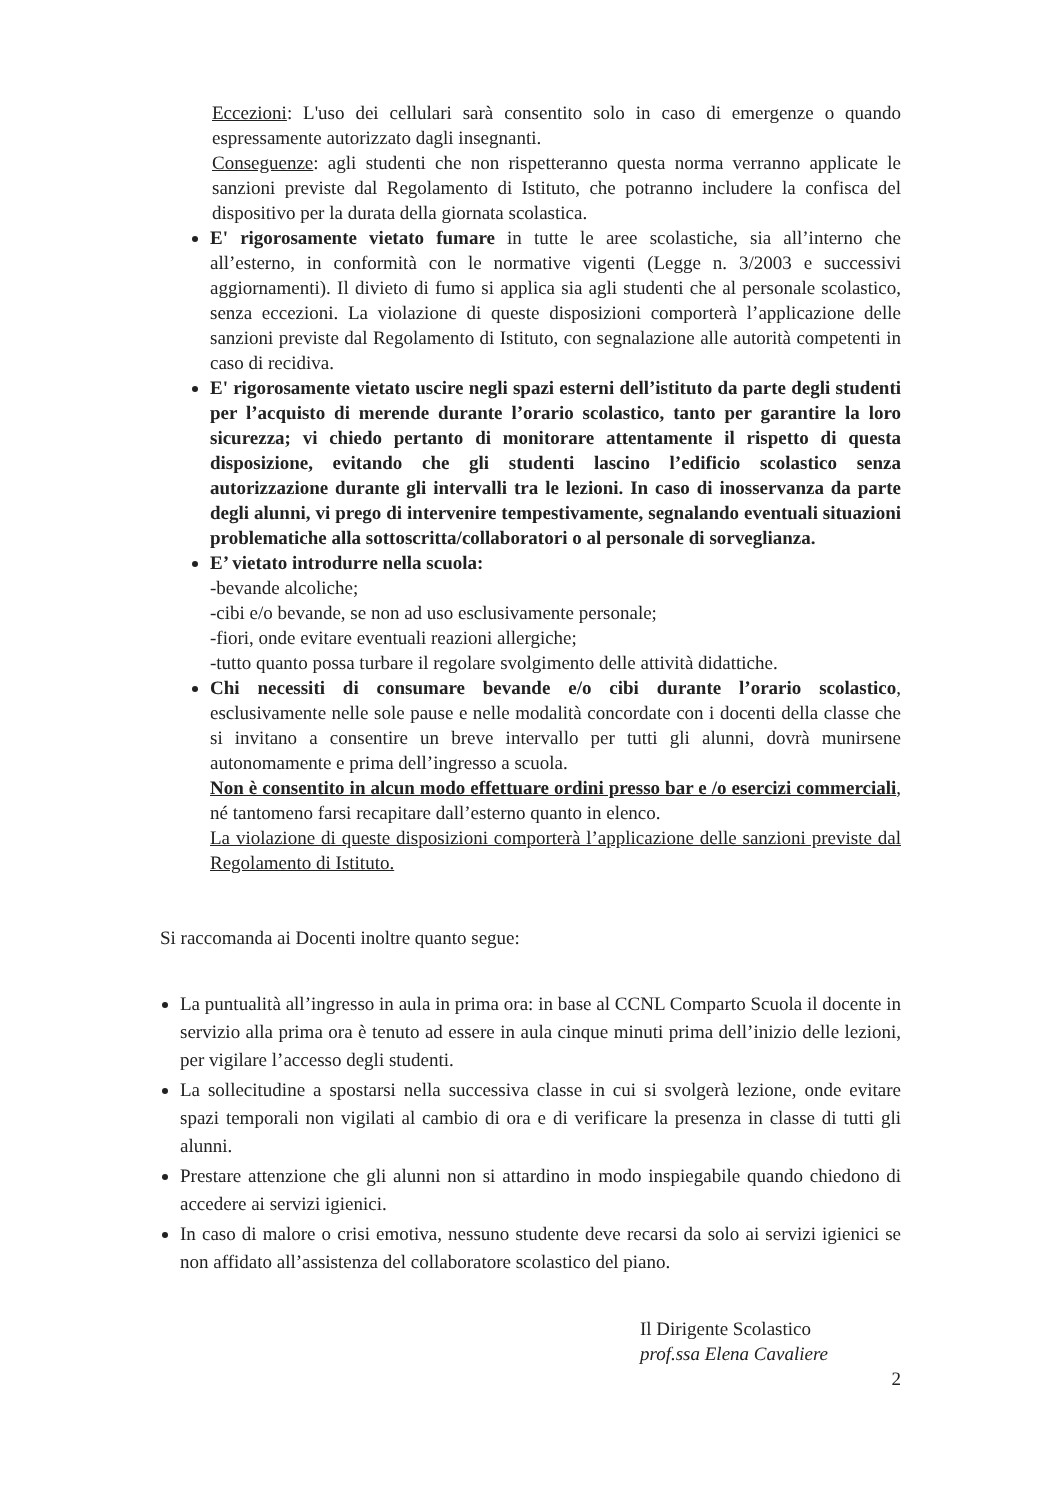Eccezioni: L'uso dei cellulari sarà consentito solo in caso di emergenze o quando espressamente autorizzato dagli insegnanti.
Conseguenze: agli studenti che non rispetteranno questa norma verranno applicate le sanzioni previste dal Regolamento di Istituto, che potranno includere la confisca del dispositivo per la durata della giornata scolastica.
E' rigorosamente vietato fumare in tutte le aree scolastiche, sia all’interno che all’esterno, in conformità con le normative vigenti (Legge n. 3/2003 e successivi aggiornamenti). Il divieto di fumo si applica sia agli studenti che al personale scolastico, senza eccezioni. La violazione di queste disposizioni comporterà l’applicazione delle sanzioni previste dal Regolamento di Istituto, con segnalazione alle autorità competenti in caso di recidiva.
E' rigorosamente vietato uscire negli spazi esterni dell’istituto da parte degli studenti per l’acquisto di merende durante l’orario scolastico, tanto per garantire la loro sicurezza; vi chiedo pertanto di monitorare attentamente il rispetto di questa disposizione, evitando che gli studenti lascino l’edificio scolastico senza autorizzazione durante gli intervalli tra le lezioni. In caso di inosservanza da parte degli alunni, vi prego di intervenire tempestivamente, segnalando eventuali situazioni problematiche alla sottoscritta/collaboratori o al personale di sorveglianza.
E’ vietato introdurre nella scuola:
-bevande alcoliche;
-cibi e/o bevande, se non ad uso esclusivamente personale;
-fiori, onde evitare eventuali reazioni allergiche;
-tutto quanto possa turbare il regolare svolgimento delle attività didattiche.
Chi necessiti di consumare bevande e/o cibi durante l’orario scolastico, esclusivamente nelle sole pause e nelle modalità concordate con i docenti della classe che si invitano a consentire un breve intervallo per tutti gli alunni, dovrà munirsene autonomamente e prima dell’ingresso a scuola.
Non è consentito in alcun modo effettuare ordini presso bar e /o esercizi commerciali, né tantomeno farsi recapitare dall’esterno quanto in elenco.
La violazione di queste disposizioni comporterà l’applicazione delle sanzioni previste dal Regolamento di Istituto.
Si raccomanda ai Docenti inoltre quanto segue:
La puntualità all’ingresso in aula in prima ora: in base al CCNL Comparto Scuola il docente in servizio alla prima ora è tenuto ad essere in aula cinque minuti prima dell’inizio delle lezioni, per vigilare l’accesso degli studenti.
La sollecitudine a spostarsi nella successiva classe in cui si svolgerà lezione, onde evitare spazi temporali non vigilati al cambio di ora e di verificare la presenza in classe di tutti gli alunni.
Prestare attenzione che gli alunni non si attardino in modo inspiegabile quando chiedono di accedere ai servizi igienici.
In caso di malore o crisi emotiva, nessuno studente deve recarsi da solo ai servizi igienici se non affidato all’assistenza del collaboratore scolastico del piano.
Il Dirigente Scolastico
prof.ssa Elena Cavaliere
2